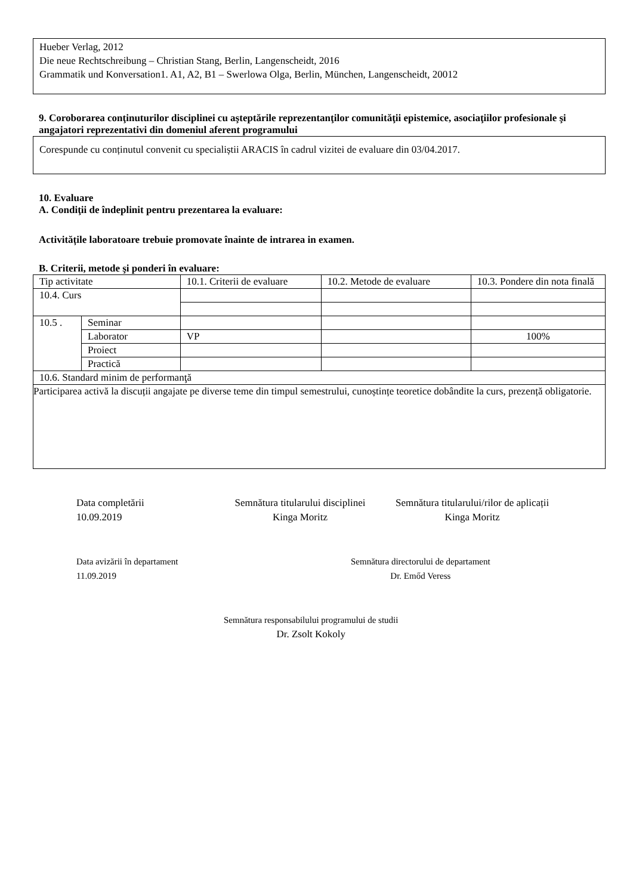Hueber Verlag, 2012
Die neue Rechtschreibung – Christian Stang, Berlin, Langenscheidt, 2016
Grammatik und Konversation1. A1, A2, B1 – Swerlowa Olga, Berlin, München, Langenscheidt, 20012
9. Coroborarea conţinuturilor disciplinei cu aşteptările reprezentanţilor comunităţii epistemice, asociaţiilor profesionale şi angajatori reprezentativi din domeniul aferent programului
Corespunde cu conținutul convenit cu specialiștii ARACIS în cadrul vizitei de evaluare din 03/04.2017.
10. Evaluare
A. Condiţii de îndeplinit pentru prezentarea la evaluare:
Activitățile laboratoare trebuie promovate înainte de intrarea in examen.
B. Criterii, metode şi ponderi în evaluare:
| Tip activitate | | 10.1. Criterii de evaluare | 10.2. Metode de evaluare | 10.3. Pondere din nota finală |
| 10.4. Curs | | | | |
| 10.5 . | Seminar | | | |
| | Laborator | VP | | 100% |
| | Proiect | | | |
| | Practică | | | |
| 10.6. Standard minim de performanţă | | | | |
| Participarea activă la discuții angajate pe diverse teme din timpul semestrului, cunoștințe teoretice dobândite la curs, prezență obligatorie. | | | | |
Data completării
10.09.2019
Semnătura titularului disciplinei
Kinga Moritz
Semnătura titularului/rilor de aplicații
Kinga Moritz
Data avizării în departament
11.09.2019
Semnătura directorului de departament
Dr. Emőd Veress
Semnătura responsabilului programului de studii
Dr. Zsolt Kokoly